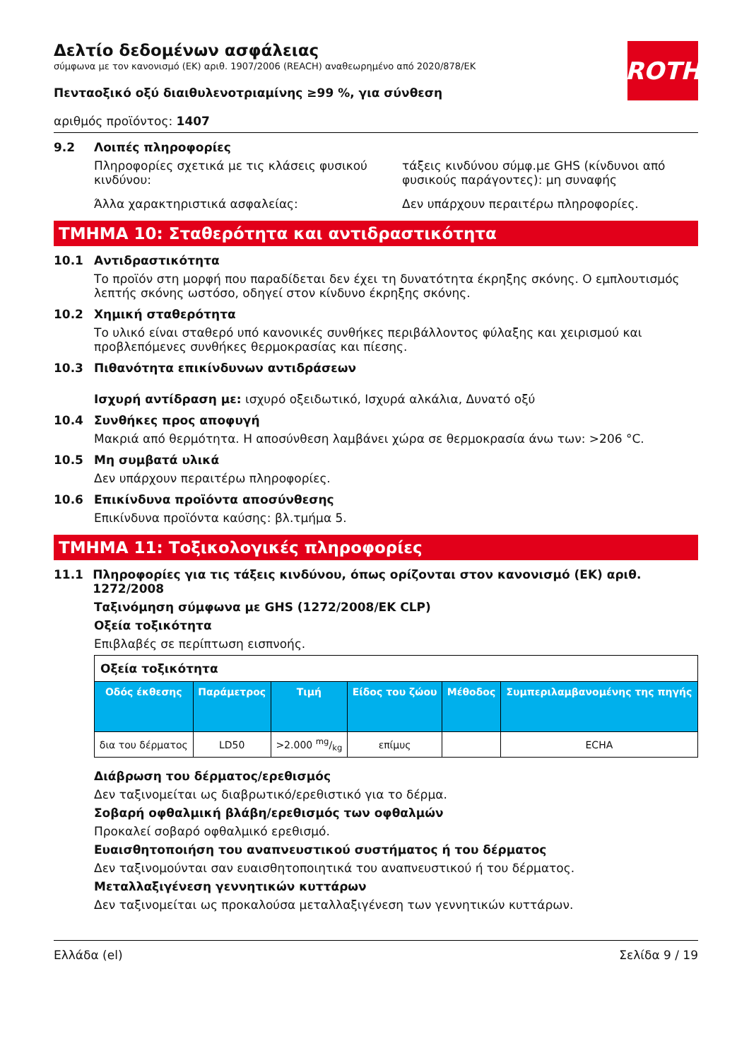ROTH
Δελτίο δεδομένων ασφάλειας
σύμφωνα με τον κανονισμό (ΕΚ) αριθ. 1907/2006 (REACH) αναθεωρημένο από 2020/878/ΕΚ
Πενταοξικό οξύ διαιθυλενοτριαμίνης ≥99 %, για σύνθεση
αριθμός προϊόντος: 1407
9.2 Λοιπές πληροφορίες
Πληροφορίες σχετικά με τις κλάσεις φυσικού κινδύνου:
τάξεις κινδύνου σύμφ.με GHS (κίνδυνοι από φυσικούς παράγοντες): μη συναφής
Άλλα χαρακτηριστικά ασφαλείας: Δεν υπάρχουν περαιτέρω πληροφορίες.
ΤΜΗΜΑ 10: Σταθερότητα και αντιδραστικότητα
10.1 Αντιδραστικότητα
Το προϊόν στη μορφή που παραδίδεται δεν έχει τη δυνατότητα έκρηξης σκόνης. Ο εμπλουτισμός λεπτής σκόνης ωστόσο, οδηγεί στον κίνδυνο έκρηξης σκόνης.
10.2 Χημική σταθερότητα
Το υλικό είναι σταθερό υπό κανονικές συνθήκες περιβάλλοντος φύλαξης και χειρισμού και προβλεπόμενες συνθήκες θερμοκρασίας και πίεσης.
10.3 Πιθανότητα επικίνδυνων αντιδράσεων
Ισχυρή αντίδραση με: ισχυρό οξειδωτικό, Ισχυρά αλκάλια, Δυνατό οξύ
10.4 Συνθήκες προς αποφυγή
Μακριά από θερμότητα. Η αποσύνθεση λαμβάνει χώρα σε θερμοκρασία άνω των: >206 °C.
10.5 Μη συμβατά υλικά
Δεν υπάρχουν περαιτέρω πληροφορίες.
10.6 Επικίνδυνα προϊόντα αποσύνθεσης
Επικίνδυνα προϊόντα καύσης: βλ.τμήμα 5.
ΤΜΗΜΑ 11: Τοξικολογικές πληροφορίες
11.1 Πληροφορίες για τις τάξεις κινδύνου, όπως ορίζονται στον κανονισμό (ΕΚ) αριθ. 1272/2008
Ταξινόμηση σύμφωνα με GHS (1272/2008/ΕΚ CLP)
Οξεία τοξικότητα
Επιβλαβές σε περίπτωση εισπνοής.
| Οξεία τοξικότητα | | | | | |
| Οδός έκθεσης | Παράμετρος | Τιμή | Είδος του ζώου | Μέθοδος | Συμπεριλαμβανομένης της πηγής |
| δια του δέρματος | LD50 | >2.000 mg/kg | επίμυς | | ECHA |
Διάβρωση του δέρματος/ερεθισμός
Δεν ταξινομείται ως διαβρωτικό/ερεθιστικό για το δέρμα.
Σοβαρή οφθαλμική βλάβη/ερεθισμός των οφθαλμών
Προκαλεί σοβαρό οφθαλμικό ερεθισμό.
Ευαισθητοποιήση του αναπνευστικού συστήματος ή του δέρματος
Δεν ταξινομούνται σαν ευαισθητοποιητικά του αναπνευστικού ή του δέρματος.
Μεταλλαξιγένεση γεννητικών κυττάρων
Δεν ταξινομείται ως προκαλούσα μεταλλαξιγένεση των γεννητικών κυττάρων.
Ελλάδα (el) Σελίδα 9 / 19